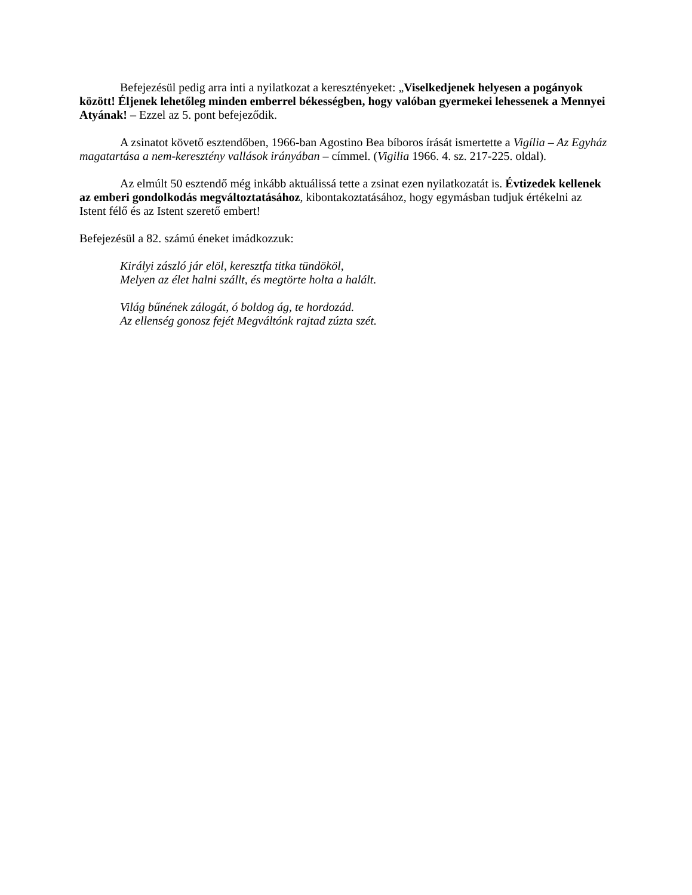Befejezésül pedig arra inti a nyilatkozat a keresztényeket: „Viselkedjenek helyesen a pogányok között! Éljenek lehetőleg minden emberrel békességben, hogy valóban gyermekei lehessenek a Mennyei Atyának! – Ezzel az 5. pont befejeződik.
A zsinatot követő esztendőben, 1966-ban Agostino Bea bíboros írását ismertette a Vigília – Az Egyház magatartása a nem-keresztény vallások irányában – címmel. (Vigilia 1966. 4. sz. 217-225. oldal).
Az elmúlt 50 esztendő még inkább aktuálissá tette a zsinat ezen nyilatkozatát is. Évtizedek kellenek az emberi gondolkodás megváltoztatásához, kibontakoztatásához, hogy egymásban tudjuk értékelni az Istent félő és az Istent szerető embert!
Befejezésül a 82. számú éneket imádkozzuk:
Királyi zászló jár elöl, keresztfa titka tündököl,
Melyen az élet halni szállt, és megtörte holta a halált.
Világ bűnének zálogát, ó boldog ág, te hordozád.
Az ellenség gonosz fejét Megváltónk rajtad zúzta szét.